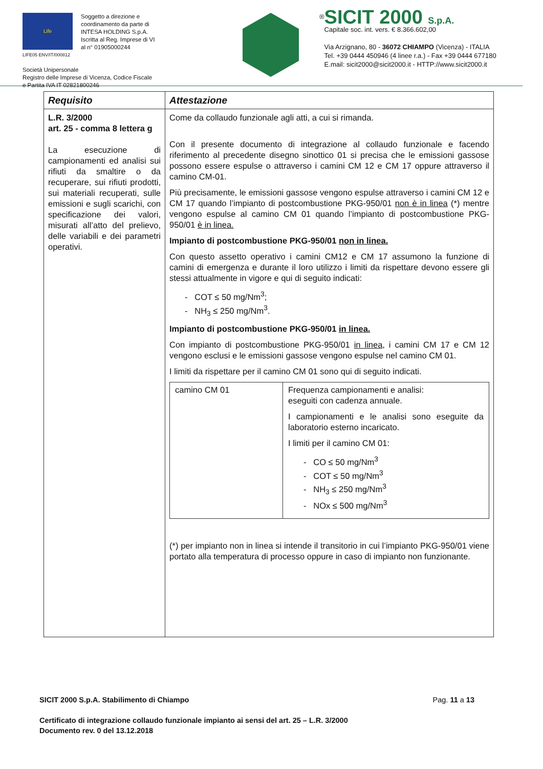Life
Soggetto a direzione e
coordinamento da parte di
INTESA HOLDING S.p.A.
Iscritta al Reg. Imprese di VI
al n° 01905000244
LIFE05 ENV/IT/000812
Società Unipersonale
Registro delle Imprese di Vicenza, Codice Fiscale
e Partita IVA IT 02821800246
®
SICIT 2000 S.p.A.
Capitale soc. int. vers. € 8.366.602,00
Via Arzignano, 80 - 36072 CHIAMPO (Vicenza) - ITALIA
Tel. +39 0444 450946 (4 linee r.a.) - Fax +39 0444 677180
E.mail: sicit2000@sicit2000.it - HTTP://www.sicit2000.it
| Requisito | Attestazione |
| --- | --- |
| L.R. 3/2000 art. 25 - comma 8 lettera g La esecuzione di campionamenti ed analisi sui rifiuti da smaltire o da recuperare, sui rifiuti prodotti, sui materiali recuperati, sulle emissioni e sugli scarichi, con specificazione dei valori, misurati all’atto del prelievo, delle variabili e dei parametri operativi. | Come da collaudo funzionale agli atti, a cui si rimanda. Con il presente documento di integrazione al collaudo funzionale e facendo riferimento al precedente disegno sinottico 01 si precisa che le emissioni gassose possono essere espulse o attraverso i camini CM 12 e CM 17 oppure attraverso il camino CM-01. Più precisamente, le emissioni gassose vengono espulse attraverso i camini CM 12 e CM 17 quando l’impianto di postcombustione PKG-950/01 non è in linea (*) mentre vengono espulse al camino CM 01 quando l’impianto di postcombustione PKG-950/01 è in linea. Impianto di postcombustione PKG-950/01 non in linea. Con questo assetto operativo i camini CM12 e CM 17 assumono la funzione di camini di emergenza e durante il loro utilizzo i limiti da rispettare devono essere gli stessi attualmente in vigore e qui di seguito indicati: - COT ≤ 50 mg/Nm<sup>3</sup>; - NH<sub>3</sub> ≤ 250 mg/Nm<sup>3</sup>. Impianto di postcombustione PKG-950/01 in linea. Con impianto di postcombustione PKG-950/01 in linea , i camini CM 17 e CM 12 vengono esclusi e le emissioni gassose vengono espulse nel camino CM 01. I limiti da rispettare per il camino CM 01 sono qui di seguito indicati. / camino CM 01 / Frequenza campionamenti e analisi: eseguiti con cadenza annuale. I campionamenti e le analisi sono eseguite da laboratorio esterno incaricato. I limiti per il camino CM 01: - CO ≤ 50 mg/Nm<sup>3</sup> - COT ≤ 50 mg/Nm<sup>3</sup> - NH<sub>3</sub> ≤ 250 mg/Nm<sup>3</sup> - NOx ≤ 500 mg/Nm<sup>3</sup> / (*) per impianto non in linea si intende il transitorio in cui l’impianto PKG-950/01 viene portato alla temperatura di processo oppure in caso di impianto non funzionante. |
SICIT 2000 S.p.A. Stabilimento di Chiampo Pag. 11 a 13
Certificato di integrazione collaudo funzionale impianto ai sensi del art. 25 – L.R. 3/2000
Documento rev. 0 del 13.12.2018